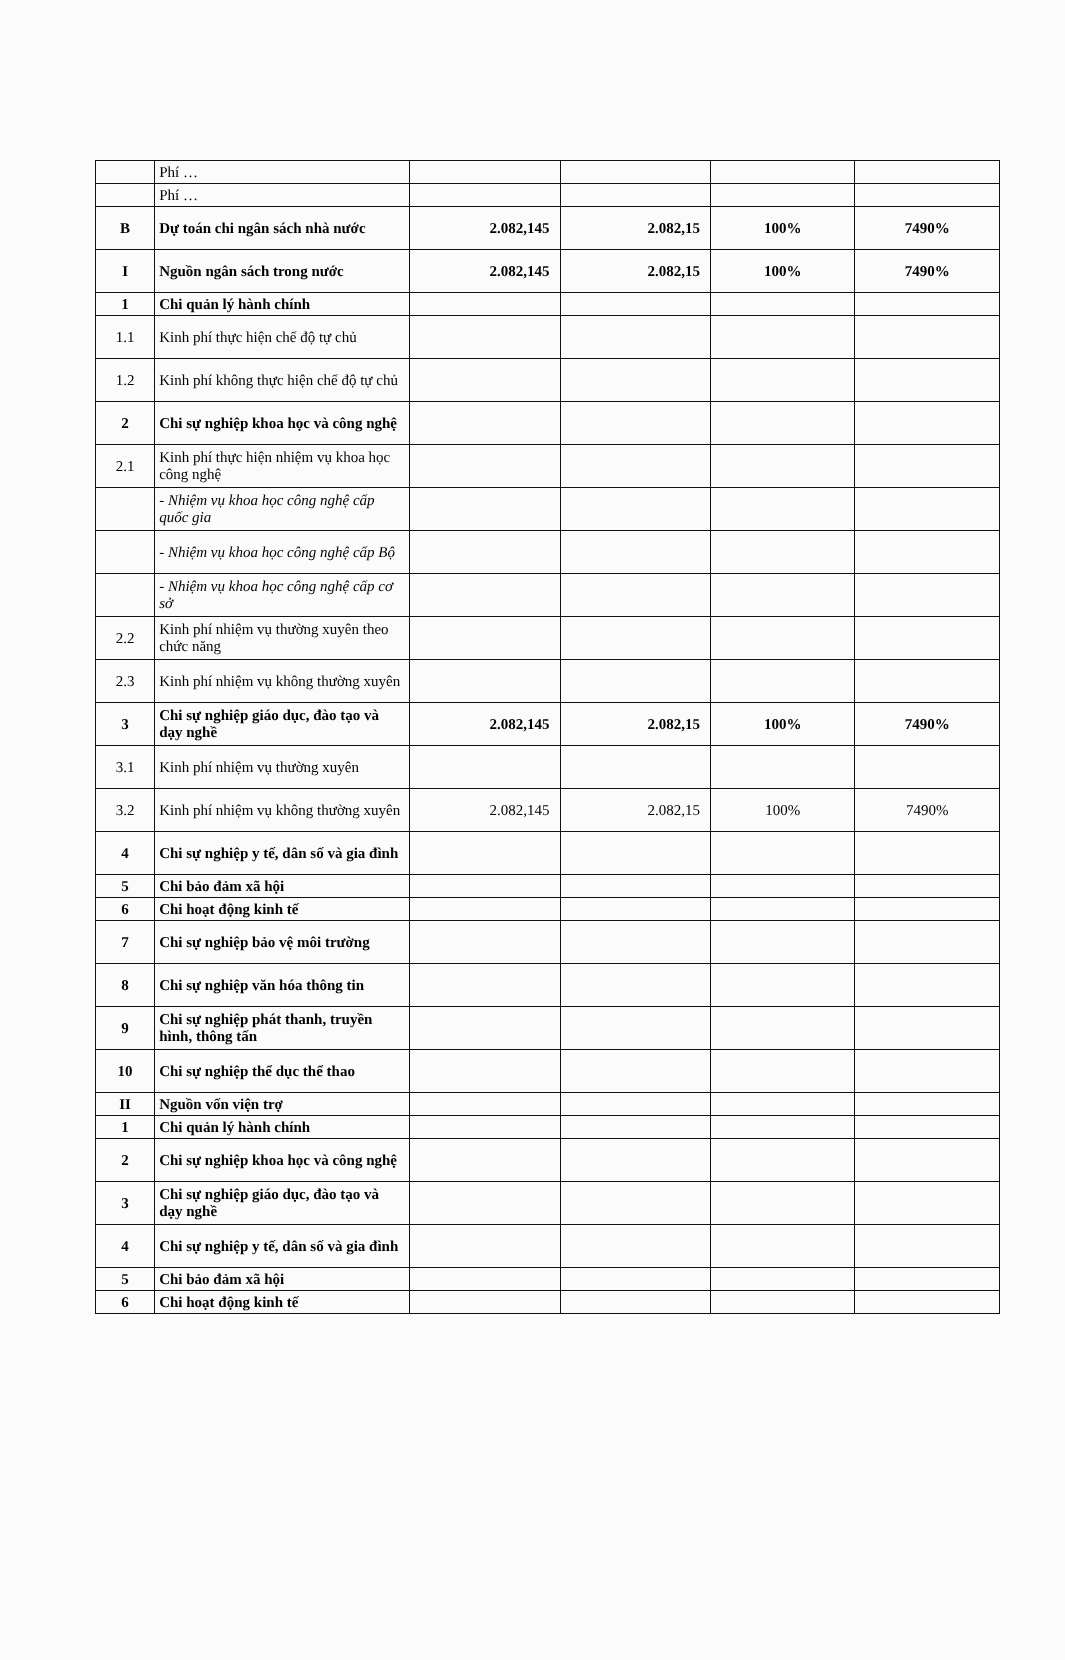| | Phí … | | | | |
| | Phí … | | | | |
| B | Dự toán chi ngân sách nhà nước | 2.082,145 | 2.082,15 | 100% | 7490% |
| I | Nguồn ngân sách trong nước | 2.082,145 | 2.082,15 | 100% | 7490% |
| 1 | Chi quản lý hành chính | | | | |
| 1.1 | Kinh phí thực hiện chế độ tự chủ | | | | |
| 1.2 | Kinh phí không thực hiện chế độ tự chủ | | | | |
| 2 | Chi sự nghiệp khoa học và công nghệ | | | | |
| 2.1 | Kinh phí thực hiện nhiệm vụ khoa học công nghệ | | | | |
| | - Nhiệm vụ khoa học công nghệ cấp quốc gia | | | | |
| | - Nhiệm vụ khoa học công nghệ cấp Bộ | | | | |
| | - Nhiệm vụ khoa học công nghệ cấp cơ sở | | | | |
| 2.2 | Kinh phí nhiệm vụ thường xuyên theo chức năng | | | | |
| 2.3 | Kinh phí nhiệm vụ không thường xuyên | | | | |
| 3 | Chi sự nghiệp giáo dục, đào tạo và dạy nghề | 2.082,145 | 2.082,15 | 100% | 7490% |
| 3.1 | Kinh phí nhiệm vụ thường xuyên | | | | |
| 3.2 | Kinh phí nhiệm vụ không thường xuyên | 2.082,145 | 2.082,15 | 100% | 7490% |
| 4 | Chi sự nghiệp y tế, dân số và gia đình | | | | |
| 5 | Chi bảo đảm xã hội | | | | |
| 6 | Chi hoạt động kinh tế | | | | |
| 7 | Chi sự nghiệp bảo vệ môi trường | | | | |
| 8 | Chi sự nghiệp văn hóa thông tin | | | | |
| 9 | Chi sự nghiệp phát thanh, truyền hình, thông tấn | | | | |
| 10 | Chi sự nghiệp thể dục thể thao | | | | |
| II | Nguồn vốn viện trợ | | | | |
| 1 | Chi quản lý hành chính | | | | |
| 2 | Chi sự nghiệp khoa học và công nghệ | | | | |
| 3 | Chi sự nghiệp giáo dục, đào tạo và dạy nghề | | | | |
| 4 | Chi sự nghiệp y tế, dân số và gia đình | | | | |
| 5 | Chi bảo đảm xã hội | | | | |
| 6 | Chi hoạt động kinh tế | | | | |